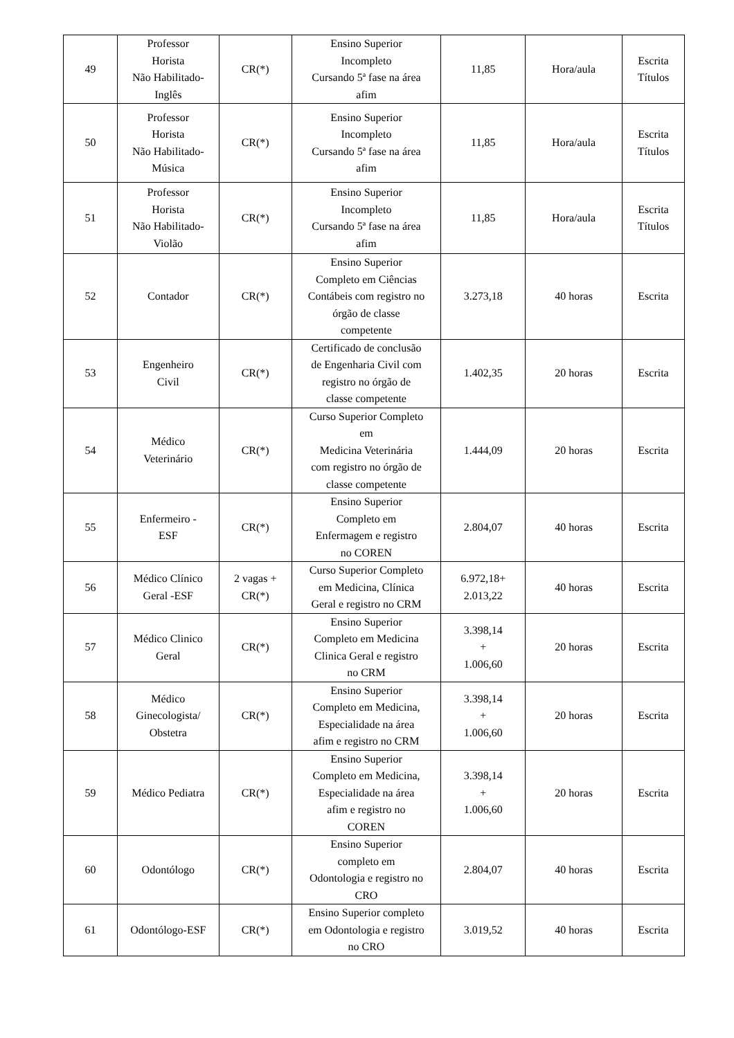| 49 | Professor Horista Não Habilitado- Inglês | CR(*) | Ensino Superior Incompleto Cursando 5ª fase na área afim | 11,85 | Hora/aula | Escrita Títulos |
| 50 | Professor Horista Não Habilitado- Música | CR(*) | Ensino Superior Incompleto Cursando 5ª fase na área afim | 11,85 | Hora/aula | Escrita Títulos |
| 51 | Professor Horista Não Habilitado- Violão | CR(*) | Ensino Superior Incompleto Cursando 5ª fase na área afim | 11,85 | Hora/aula | Escrita Títulos |
| 52 | Contador | CR(*) | Ensino Superior Completo em Ciências Contábeis com registro no órgão de classe competente | 3.273,18 | 40 horas | Escrita |
| 53 | Engenheiro Civil | CR(*) | Certificado de conclusão de Engenharia Civil com registro no órgão de classe competente | 1.402,35 | 20 horas | Escrita |
| 54 | Médico Veterinário | CR(*) | Curso Superior Completo em Medicina Veterinária com registro no órgão de classe competente | 1.444,09 | 20 horas | Escrita |
| 55 | Enfermeiro - ESF | CR(*) | Ensino Superior Completo em Enfermagem e registro no COREN | 2.804,07 | 40 horas | Escrita |
| 56 | Médico Clínico Geral -ESF | 2 vagas + CR(*) | Curso Superior Completo em Medicina, Clínica Geral e registro no CRM | 6.972,18+ 2.013,22 | 40 horas | Escrita |
| 57 | Médico Clinico Geral | CR(*) | Ensino Superior Completo em Medicina Clinica Geral e registro no CRM | 3.398,14 + 1.006,60 | 20 horas | Escrita |
| 58 | Médico Ginecologista/ Obstetra | CR(*) | Ensino Superior Completo em Medicina, Especialidade na área afim e registro no CRM | 3.398,14 + 1.006,60 | 20 horas | Escrita |
| 59 | Médico Pediatra | CR(*) | Ensino Superior Completo em Medicina, Especialidade na área afim e registro no COREN | 3.398,14 + 1.006,60 | 20 horas | Escrita |
| 60 | Odontólogo | CR(*) | Ensino Superior completo em Odontologia e registro no CRO | 2.804,07 | 40 horas | Escrita |
| 61 | Odontólogo-ESF | CR(*) | Ensino Superior completo em Odontologia e registro no CRO | 3.019,52 | 40 horas | Escrita |